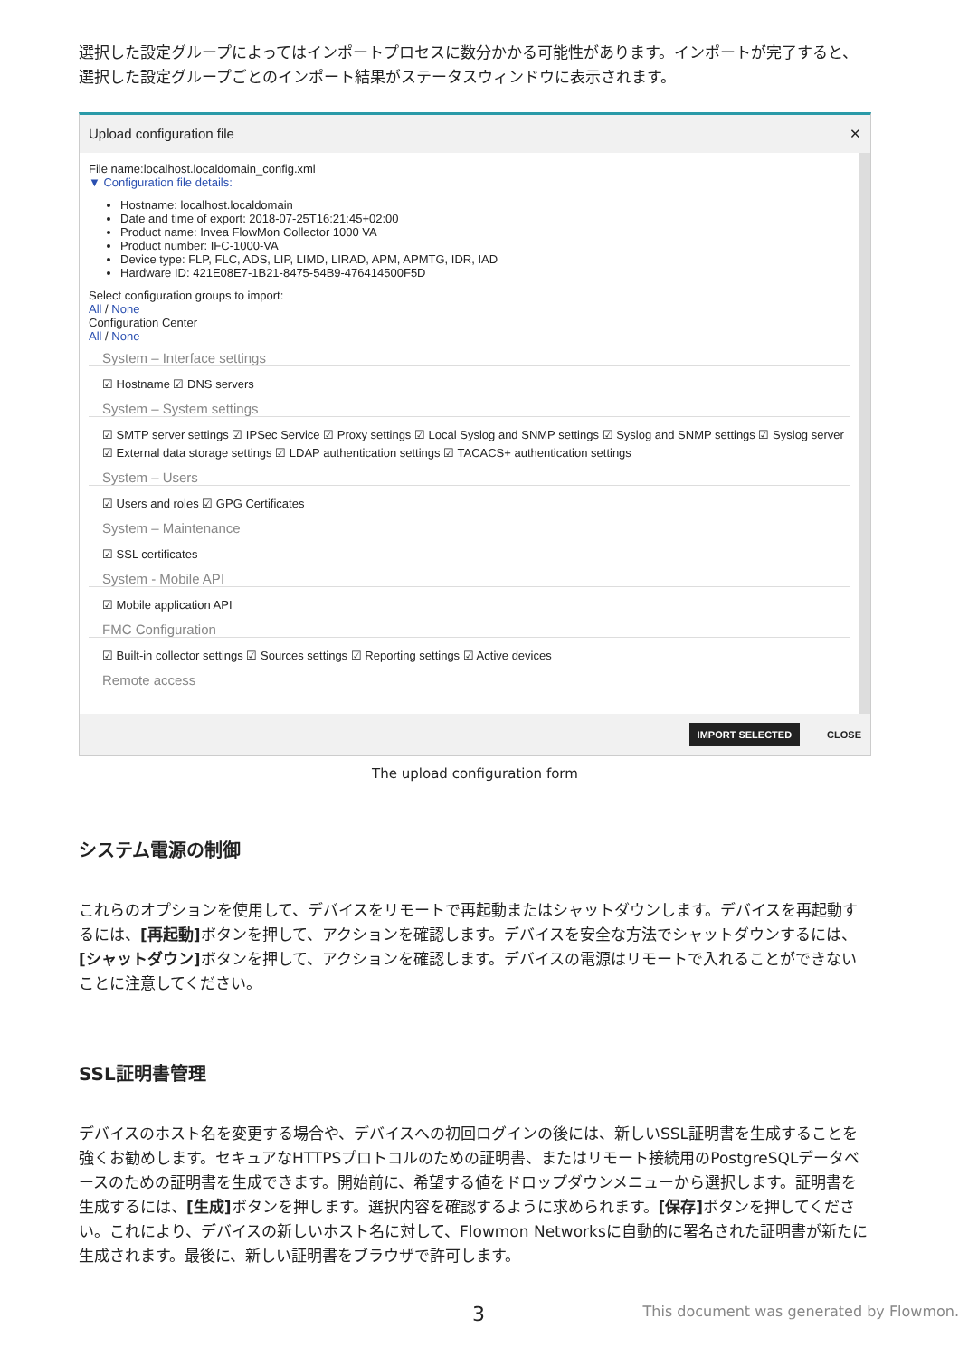選択した設定グループによってはインポートプロセスに数分かかる可能性があります。インポートが完了すると、選択した設定グループごとのインポート結果がステータスウィンドウに表示されます。
Upload configuration file ✕
File name:localhost.localdomain_config.xml
▼ Configuration file details:
Hostname: localhost.localdomain
Date and time of export: 2018-07-25T16:21:45+02:00
Product name: Invea FlowMon Collector 1000 VA
Product number: IFC-1000-VA
Device type: FLP, FLC, ADS, LIP, LIMD, LIRAD, APM, APMTG, IDR, IAD
Hardware ID: 421E08E7-1B21-8475-54B9-476414500F5D
Select configuration groups to import:
All / None
Configuration Center
All / None
System – Interface settings
☑ Hostname ☑ DNS servers
System – System settings
☑ SMTP server settings ☑ IPSec Service ☑ Proxy settings ☑ Local Syslog and SNMP settings ☑ Syslog and SNMP settings ☑ Syslog server
☑ External data storage settings ☑ LDAP authentication settings ☑ TACACS+ authentication settings
System – Users
☑ Users and roles ☑ GPG Certificates
System – Maintenance
☑ SSL certificates
System - Mobile API
☑ Mobile application API
FMC Configuration
☑ Built-in collector settings ☑ Sources settings ☑ Reporting settings ☑ Active devices
Remote access
IMPORT SELECTED CLOSE
The upload configuration form
システム電源の制御
これらのオプションを使用して、デバイスをリモートで再起動またはシャットダウンします。デバイスを再起動するには、[再起動] ボタンを押して、アクションを確認します。デバイスを安全な方法でシャットダウンするには、[シャットダウン] ボタンを押して、アクションを確認します。デバイスの電源はリモートで入れることができないことに注意してください。
SSL証明書管理
デバイスのホスト名を変更する場合や、デバイスへの初回ログインの後には、新しいSSL証明書を生成することを強くお勧めします。セキュアなHTTPSプロトコルのための証明書、またはリモート接続用のPostgreSQLデータベースのための証明書を生成できます。開始前に、希望する値をドロップダウンメニューから選択します。証明書を生成するには、[生成] ボタンを押します。選択内容を確認するように求められます。[保存] ボタンを押してください。これにより、デバイスの新しいホスト名に対して、Flowmon Networksに自動的に署名された証明書が新たに生成されます。最後に、新しい証明書をブラウザで許可します。
3 This document was generated by Flowmon.